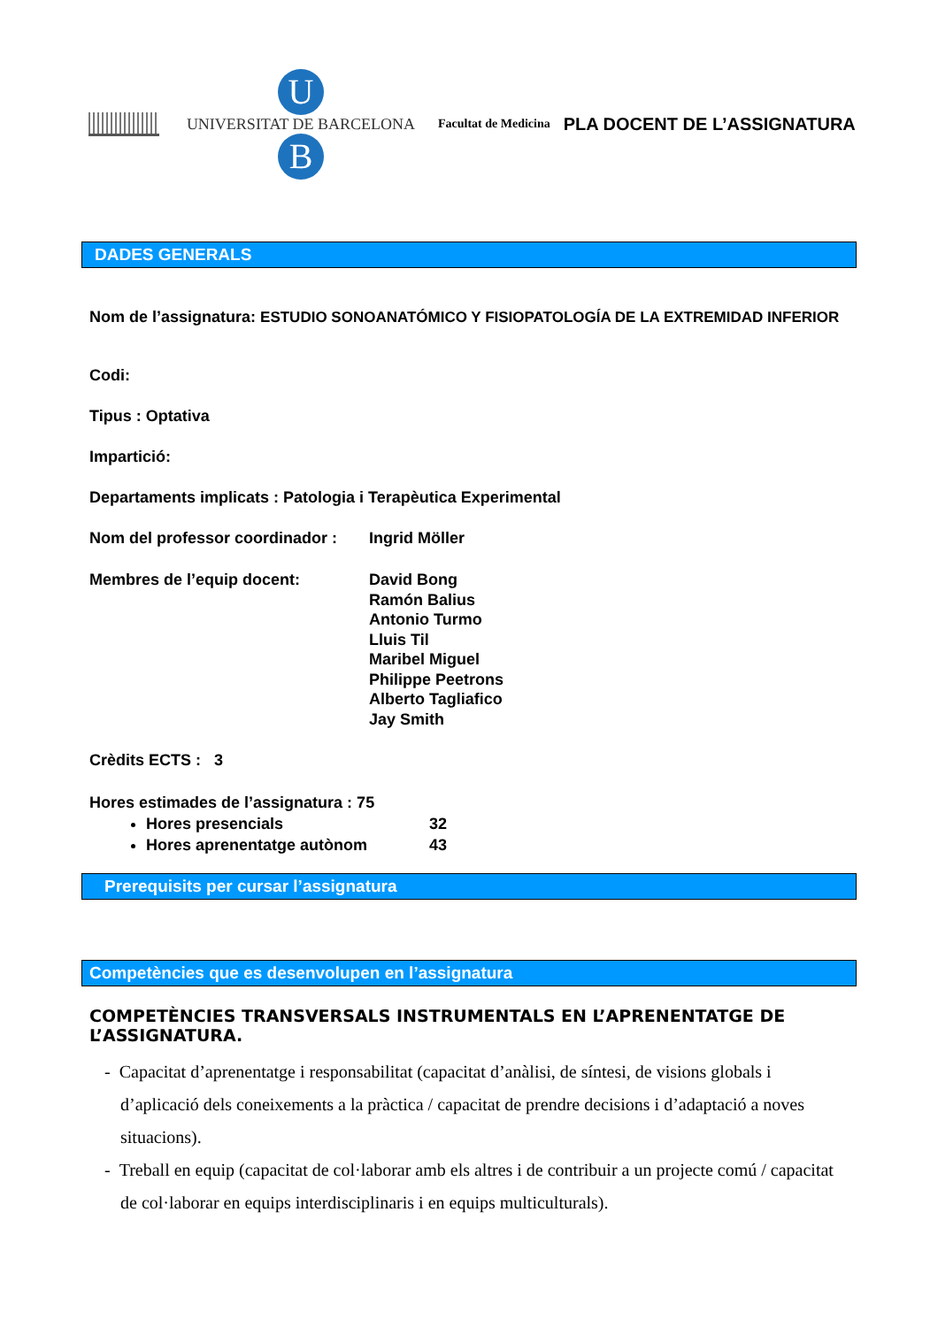U
UNIVERSITAT DE BARCELONA
B
Facultat de Medicina
PLA DOCENT DE L’ASSIGNATURA
DADES GENERALS
Nom de l’assignatura: ESTUDIO SONOANATÓMICO Y FISIOPATOLOGÍA DE LA EXTREMIDAD INFERIOR
Codi:
Tipus : Optativa
Impartició:
Departaments implicats : Patologia i Terapèutica Experimental
Nom del professor coordinador :
Ingrid Möller
Membres de l’equip docent: David Bong
Ramón Balius
Antonio Turmo
Lluis Til
Maribel Miguel
Philippe Peetrons
Alberto Tagliafico
Jay Smith
Crèdits ECTS : 3
Hores estimades de l’assignatura : 75
Hores presencials 32
Hores aprenentatge autònom 43
Prerequisits per cursar l’assignatura
Competències que es desenvolupen en l’assignatura
COMPETÈNCIES TRANSVERSALS INSTRUMENTALS EN L’APRENENTATGE DE L’ASSIGNATURA.
- Capacitat d’aprenentatge i responsabilitat (capacitat d’anàlisi, de síntesi, de visions globals i d’aplicació dels coneixements a la pràctica / capacitat de prendre decisions i d’adaptació a noves situacions).
- Treball en equip (capacitat de col·laborar amb els altres i de contribuir a un projecte comú / capacitat de col·laborar en equips interdisciplinaris i en equips multiculturals).